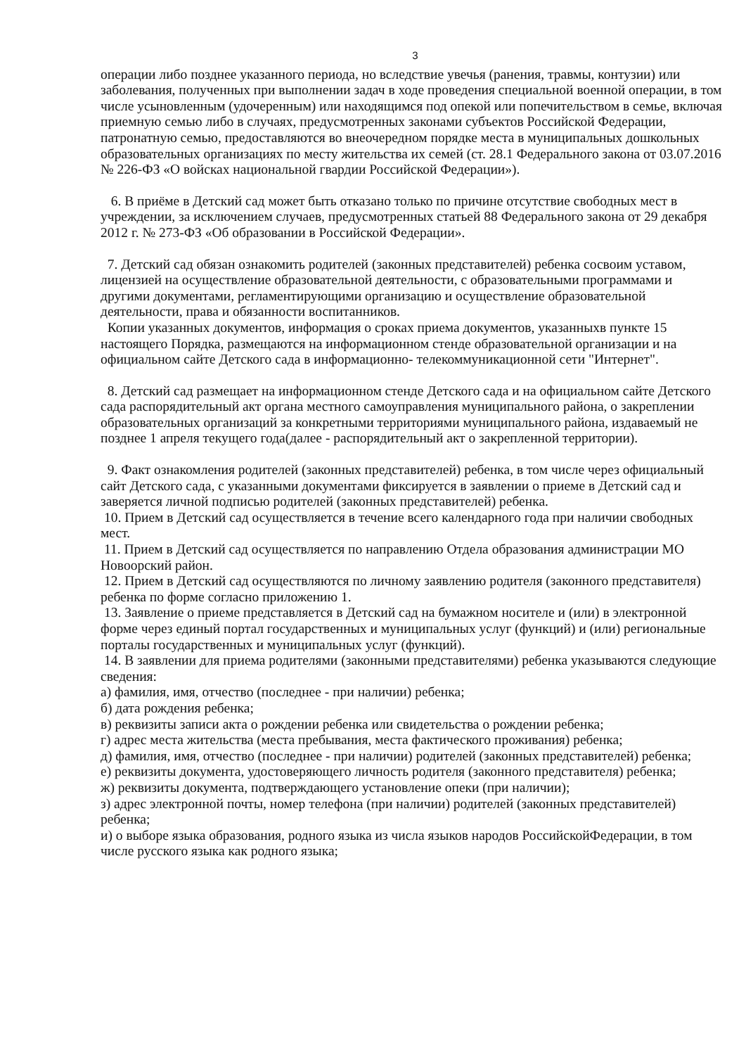3
операции либо позднее указанного периода, но вследствие увечья (ранения, травмы, контузии) или заболевания, полученных при выполнении задач в ходе проведения специальной военной операции, в том числе усыновленным (удочеренным) или находящимся под опекой или попечительством в семье, включая приемную семью либо в случаях, предусмотренных законами субъектов Российской Федерации, патронатную семью, предоставляются во внеочередном порядке места в муниципальных дошкольных образовательных организациях по месту жительства их семей (ст. 28.1 Федерального закона от 03.07.2016 № 226-ФЗ «О войсках национальной гвардии Российской Федерации»).
6. В приёме в Детский сад может быть отказано только по причине отсутствие свободных мест в учреждении, за исключением случаев, предусмотренных статьей 88 Федерального закона от 29 декабря 2012 г. № 273-ФЗ «Об образовании в Российской Федерации».
7. Детский сад обязан ознакомить родителей (законных представителей) ребенка сосвоим уставом, лицензией на осуществление образовательной деятельности, с образовательными программами и другими документами, регламентирующими организацию и осуществление образовательной деятельности, права и обязанности воспитанников.
Копии указанных документов, информация о сроках приема документов, указанныхв пункте 15 настоящего Порядка, размещаются на информационном стенде образовательной организации и на официальном сайте Детского сада в информационно- телекоммуникационной сети "Интернет".
8. Детский сад размещает на информационном стенде Детского сада и на официальном сайте Детского сада распорядительный акт органа местного самоуправления муниципального района, о закреплении образовательных организаций за конкретными территориями муниципального района, издаваемый не позднее 1 апреля текущего года(далее - распорядительный акт о закрепленной территории).
9. Факт ознакомления родителей (законных представителей) ребенка, в том числе через официальный сайт Детского сада, с указанными документами фиксируется в заявлении о приеме в Детский сад и заверяется личной подписью родителей (законных представителей) ребенка.
10. Прием в Детский сад осуществляется в течение всего календарного года при наличии свободных мест.
11. Прием в Детский сад осуществляется по направлению Отдела образования администрации МО Новоорский район.
12. Прием в Детский сад осуществляются по личному заявлению родителя (законного представителя) ребенка по форме согласно приложению 1.
13. Заявление о приеме представляется в Детский сад на бумажном носителе и (или) в электронной форме через единый портал государственных и муниципальных услуг (функций) и (или) региональные порталы государственных и муниципальных услуг (функций).
14. В заявлении для приема родителями (законными представителями) ребенка указываются следующие сведения:
а) фамилия, имя, отчество (последнее - при наличии) ребенка;
б) дата рождения ребенка;
в) реквизиты записи акта о рождении ребенка или свидетельства о рождении ребенка;
г) адрес места жительства (места пребывания, места фактического проживания) ребенка;
д) фамилия, имя, отчество (последнее - при наличии) родителей (законных представителей) ребенка;
е) реквизиты документа, удостоверяющего личность родителя (законного представителя) ребенка;
ж) реквизиты документа, подтверждающего установление опеки (при наличии);
з) адрес электронной почты, номер телефона (при наличии) родителей (законных представителей) ребенка;
и) о выборе языка образования, родного языка из числа языков народов РоссийскойФедерации, в том числе русского языка как родного языка;